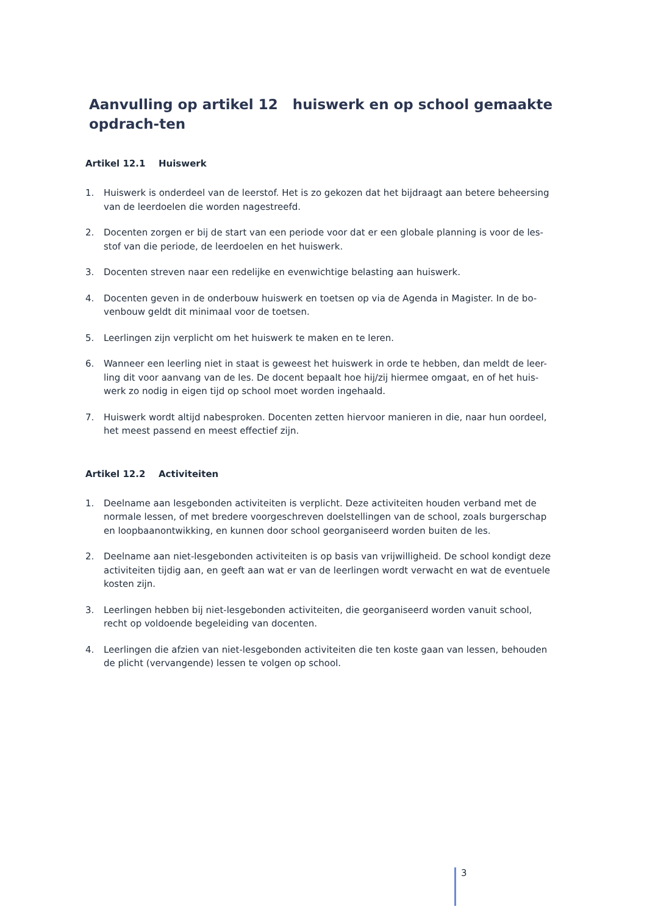Aanvulling op artikel 12 huiswerk en op school gemaakte opdrach-ten
Artikel 12.1 Huiswerk
1. Huiswerk is onderdeel van de leerstof. Het is zo gekozen dat het bijdraagt aan betere beheersing van de leerdoelen die worden nagestreefd.
2. Docenten zorgen er bij de start van een periode voor dat er een globale planning is voor de les-stof van die periode, de leerdoelen en het huiswerk.
3. Docenten streven naar een redelijke en evenwichtige belasting aan huiswerk.
4. Docenten geven in de onderbouw huiswerk en toetsen op via de Agenda in Magister. In de bo-venbouw geldt dit minimaal voor de toetsen.
5. Leerlingen zijn verplicht om het huiswerk te maken en te leren.
6. Wanneer een leerling niet in staat is geweest het huiswerk in orde te hebben, dan meldt de leer-ling dit voor aanvang van de les. De docent bepaalt hoe hij/zij hiermee omgaat, en of het huis-werk zo nodig in eigen tijd op school moet worden ingehaald.
7. Huiswerk wordt altijd nabesproken. Docenten zetten hiervoor manieren in die, naar hun oordeel, het meest passend en meest effectief zijn.
Artikel 12.2 Activiteiten
1. Deelname aan lesgebonden activiteiten is verplicht. Deze activiteiten houden verband met de normale lessen, of met bredere voorgeschreven doelstellingen van de school, zoals burgerschap en loopbaanontwikking, en kunnen door school georganiseerd worden buiten de les.
2. Deelname aan niet-lesgebonden activiteiten is op basis van vrijwilligheid. De school kondigt deze activiteiten tijdig aan, en geeft aan wat er van de leerlingen wordt verwacht en wat de eventuele kosten zijn.
3. Leerlingen hebben bij niet-lesgebonden activiteiten, die georganiseerd worden vanuit school, recht op voldoende begeleiding van docenten.
4. Leerlingen die afzien van niet-lesgebonden activiteiten die ten koste gaan van lessen, behouden de plicht (vervangende) lessen te volgen op school.
3